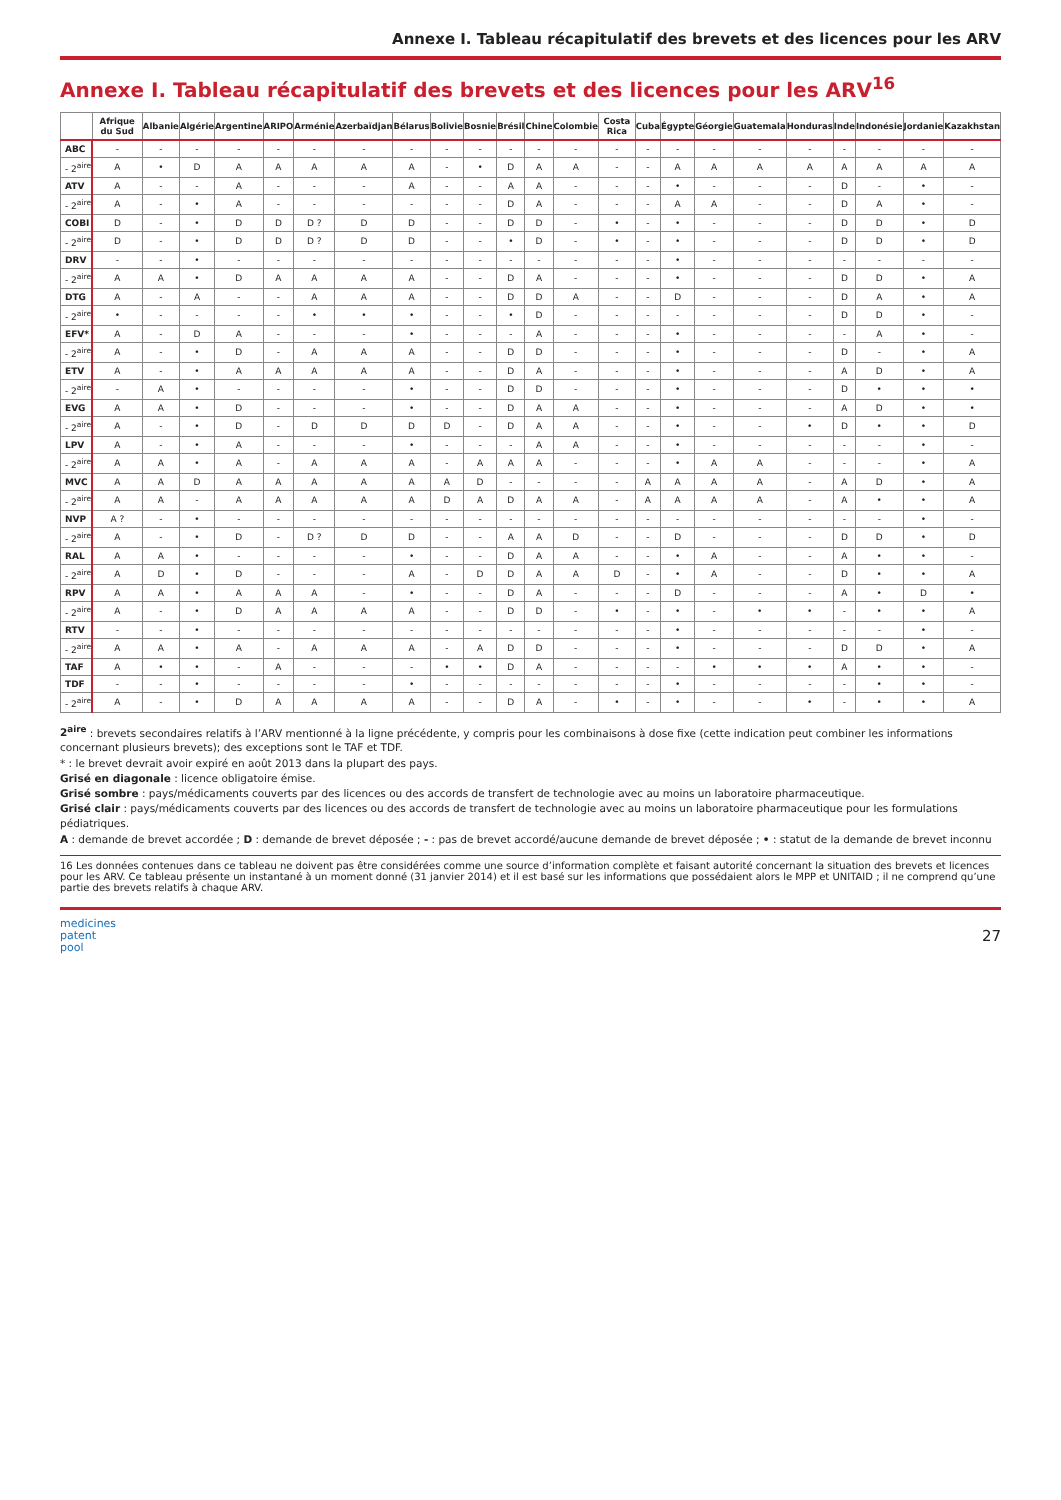Annexe I. Tableau récapitulatif des brevets et des licences pour les ARV
Annexe I. Tableau récapitulatif des brevets et des licences pour les ARV<sup>16</sup>
| | Afrique du Sud | Albanie | Algérie | Argentine | ARIPO | Arménie | Azerbaïdjan | Bélarus | Bolivie | Bosnie | Brésil | Chine | Colombie | Costa Rica | Cuba | Égypte | Géorgie | Guatemala | Honduras | Inde | Indonésie | Jordanie | Kazakhstan |
| --- | --- | --- | --- | --- | --- | --- | --- | --- | --- | --- | --- | --- | --- | --- | --- | --- | --- | --- | --- | --- | --- | --- | --- |
| ABC | - | - | - | - | - | - | - | - | - | - | - | - | - | - | - | - | - | - | - | - | - | - | - |
| - 2<sup>aire</sup> | A | • | D | A | A | A | A | A | - | • | D | A | A | - | - | A | A | A | A | A | A | A | A |
| ATV | A | - | - | A | - | - | - | A | - | - | A | A | - | - | - | • | - | - | - | D | - | • | - |
| - 2<sup>aire</sup> | A | - | • | A | - | - | - | - | - | - | D | A | - | - | - | A | A | - | - | D | A | • | - |
| COBI | D | - | • | D | D | D ? | D | D | - | - | D | D | - | • | - | • | - | - | - | D | D | • | D |
| - 2<sup>aire</sup> | D | - | • | D | D | D ? | D | D | - | - | • | D | - | • | - | • | - | - | - | D | D | • | D |
| DRV | - | - | • | - | - | - | - | - | - | - | - | - | - | - | - | • | - | - | - | - | - | - | - |
| - 2<sup>aire</sup> | A | A | • | D | A | A | A | A | - | - | D | A | - | - | - | • | - | - | - | D | D | • | A |
| DTG | A | - | A | - | - | A | A | A | - | - | D | D | A | - | - | D | - | - | - | D | A | • | A |
| - 2<sup>aire</sup> | • | - | - | - | - | • | • | • | - | - | • | D | - | - | - | - | - | - | - | D | D | • | - |
| EFV* | A | - | D | A | - | - | - | • | - | - | - | A | - | - | - | • | - | - | - | - | A | • | - |
| - 2<sup>aire</sup> | A | - | • | D | - | A | A | A | - | - | D | D | - | - | - | • | - | - | - | D | - | • | A |
| ETV | A | - | • | A | A | A | A | A | - | - | D | A | - | - | - | • | - | - | - | A | D | • | A |
| - 2<sup>aire</sup> | - | A | • | - | - | - | - | • | - | - | D | D | - | - | - | • | - | - | - | D | • | • | • |
| EVG | A | A | • | D | - | - | - | • | - | - | D | A | A | - | - | • | - | - | - | A | D | • | • |
| - 2<sup>aire</sup> | A | - | • | D | - | D | D | D | D | - | D | A | A | - | - | • | - | - | • | D | • | • | D |
| LPV | A | - | • | A | - | - | - | • | - | - | - | A | A | - | - | • | - | - | - | - | - | • | - |
| - 2<sup>aire</sup> | A | A | • | A | - | A | A | A | - | A | A | A | - | - | - | • | A | A | - | - | - | • | A |
| MVC | A | A | D | A | A | A | A | A | A | D | - | - | - | - | A | A | A | A | - | A | D | • | A |
| - 2<sup>aire</sup> | A | A | - | A | A | A | A | A | D | A | D | A | A | - | A | A | A | A | - | A | • | • | A |
| NVP | A ? | - | • | - | - | - | - | - | - | - | - | - | - | - | - | - | - | - | - | - | - | • | - |
| - 2<sup>aire</sup> | A | - | • | D | - | D ? | D | D | - | - | A | A | D | - | - | D | - | - | - | D | D | • | D |
| RAL | A | A | • | - | - | - | - | • | - | - | D | A | A | - | - | • | A | - | - | A | • | • | - |
| - 2<sup>aire</sup> | A | D | • | D | - | - | - | A | - | D | D | A | A | D | - | • | A | - | - | D | • | • | A |
| RPV | A | A | • | A | A | A | - | • | - | - | D | A | - | - | - | D | - | - | - | A | • | D | • |
| - 2<sup>aire</sup> | A | - | • | D | A | A | A | A | - | - | D | D | - | • | - | • | - | • | • | - | • | • | A |
| RTV | - | - | • | - | - | - | - | - | - | - | - | - | - | - | - | • | - | - | - | - | - | • | - |
| - 2<sup>aire</sup> | A | A | • | A | - | A | A | A | - | A | D | D | - | - | - | • | - | - | - | D | D | • | A |
| TAF | A | • | • | - | A | - | - | - | • | • | D | A | - | - | - | - | • | • | • | A | • | • | - |
| TDF | - | - | • | - | - | - | - | • | - | - | - | - | - | - | - | • | - | - | - | - | • | • | - |
| - 2<sup>aire</sup> | A | - | • | D | A | A | A | A | - | - | D | A | - | • | - | • | - | - | • | - | • | • | A |
2<sup>aire</sup> : brevets secondaires relatifs à l’ARV mentionné à la ligne précédente, y compris pour les combinaisons à dose fixe (cette indication peut combiner les informations concernant plusieurs brevets); des exceptions sont le TAF et TDF.
* : le brevet devrait avoir expiré en août 2013 dans la plupart des pays.
Grisé en diagonale : licence obligatoire émise.
Grisé sombre : pays/médicaments couverts par des licences ou des accords de transfert de technologie avec au moins un laboratoire pharmaceutique.
Grisé clair : pays/médicaments couverts par des licences ou des accords de transfert de technologie avec au moins un laboratoire pharmaceutique pour les formulations pédiatriques.
A : demande de brevet accordée ; D : demande de brevet déposée ; - : pas de brevet accordé/aucune demande de brevet déposée ; • : statut de la demande de brevet inconnu
16 Les données contenues dans ce tableau ne doivent pas être considérées comme une source d’information complète et faisant autorité concernant la situation des brevets et licences pour les ARV. Ce tableau présente un instantané à un moment donné (31 janvier 2014) et il est basé sur les informations que possédaient alors le MPP et UNITAID ; il ne comprend qu’une partie des brevets relatifs à chaque ARV.
medicines
patent
pool
27